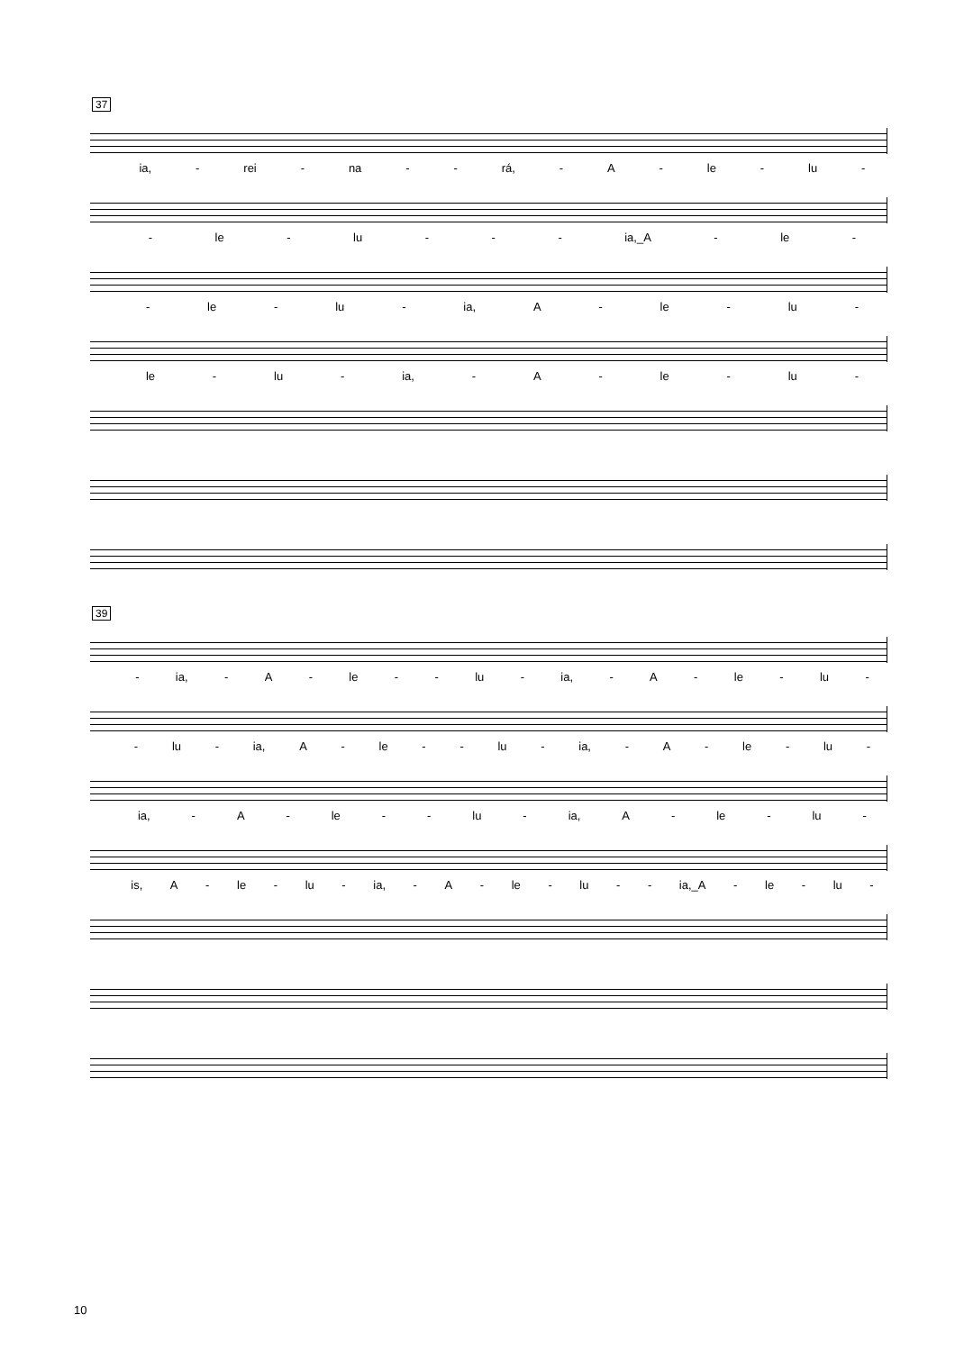37
ia, - rei - na - - rá, - A - le - lu -
- le - lu - - - ia,_A - le -
- le - lu - ia, A - le - lu -
le - lu - ia, - A - le - lu -
39
- ia, - A - le - - lu - ia, - A - le - lu -
- lu - ia, A - le - - lu - ia, - A - le - lu -
ia, - A - le - - lu - ia, A - le - lu -
is, A - le - lu - ia, - A - le - lu - - ia,_A - le - lu -
10